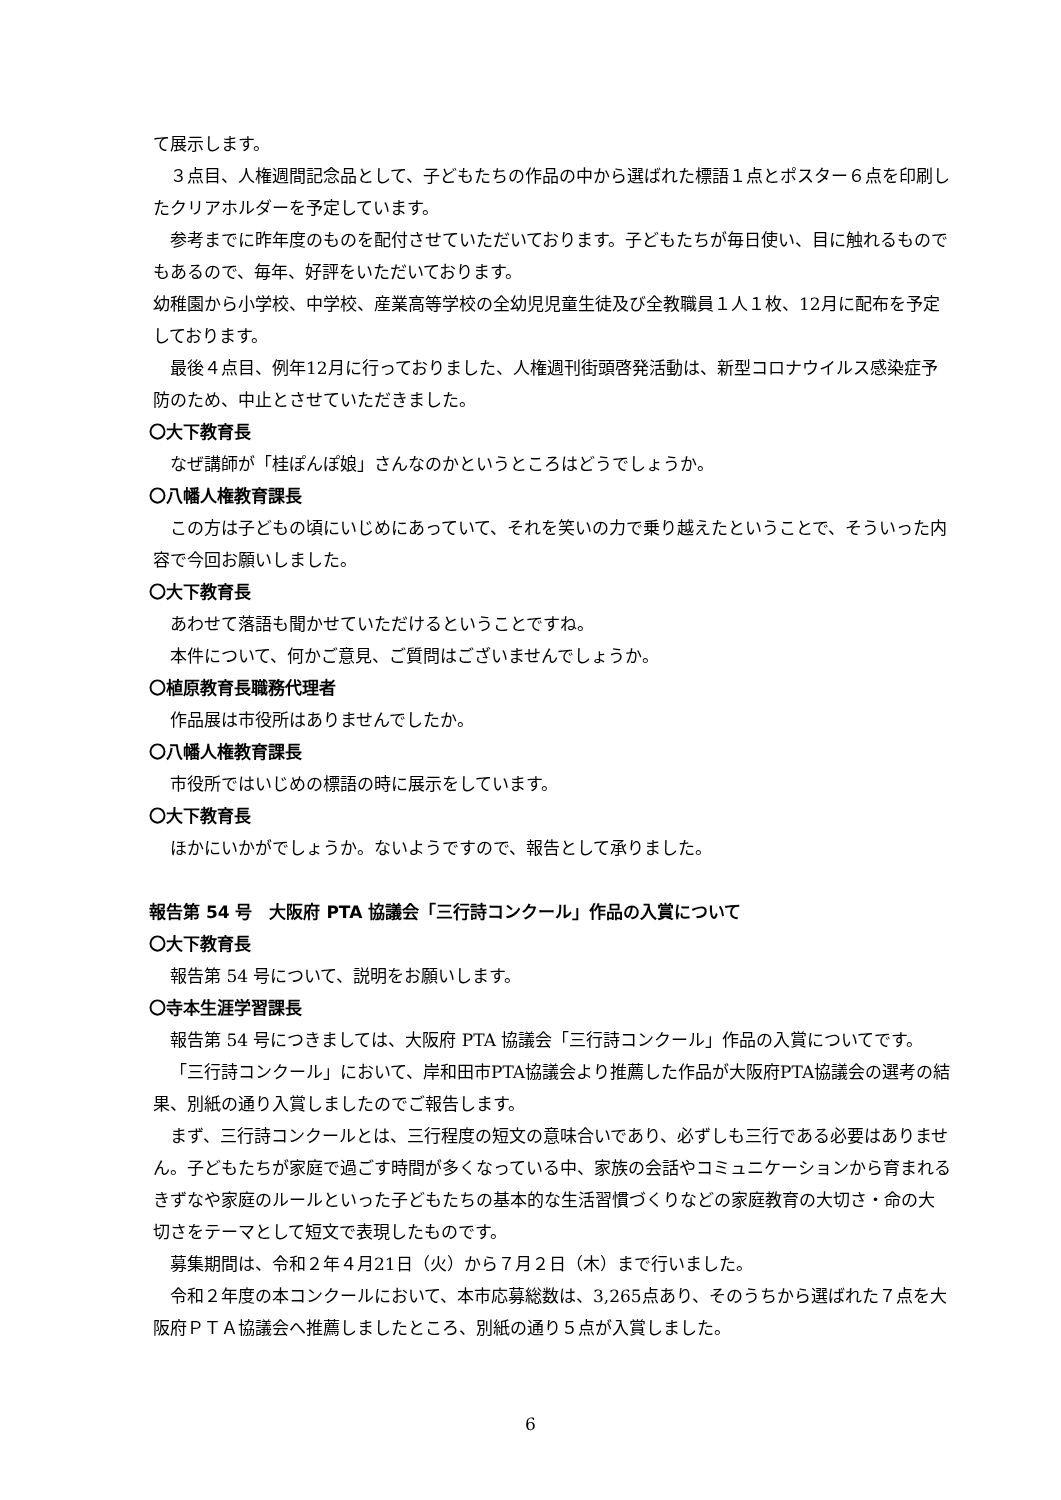て展示します。
３点目、人権週間記念品として、子どもたちの作品の中から選ばれた標語１点とポスター６点を印刷したクリアホルダーを予定しています。
参考までに昨年度のものを配付させていただいております。子どもたちが毎日使い、目に触れるものでもあるので、毎年、好評をいただいております。
幼稚園から小学校、中学校、産業高等学校の全幼児児童生徒及び全教職員１人１枚、12月に配布を予定しております。
最後４点目、例年12月に行っておりました、人権週刊街頭啓発活動は、新型コロナウイルス感染症予防のため、中止とさせていただきました。
〇大下教育長
なぜ講師が「桂ぽんぽ娘」さんなのかというところはどうでしょうか。
〇八幡人権教育課長
この方は子どもの頃にいじめにあっていて、それを笑いの力で乗り越えたということで、そういった内容で今回お願いしました。
〇大下教育長
あわせて落語も聞かせていただけるということですね。
本件について、何かご意見、ご質問はございませんでしょうか。
〇植原教育長職務代理者
作品展は市役所はありませんでしたか。
〇八幡人権教育課長
市役所ではいじめの標語の時に展示をしています。
〇大下教育長
ほかにいかがでしょうか。ないようですので、報告として承りました。
報告第 54 号　大阪府 PTA 協議会「三行詩コンクール」作品の入賞について
〇大下教育長
報告第 54 号について、説明をお願いします。
〇寺本生涯学習課長
報告第 54 号につきましては、大阪府 PTA 協議会「三行詩コンクール」作品の入賞についてです。
「三行詩コンクール」において、岸和田市PTA協議会より推薦した作品が大阪府PTA協議会の選考の結果、別紙の通り入賞しましたのでご報告します。
まず、三行詩コンクールとは、三行程度の短文の意味合いであり、必ずしも三行である必要はありません。子どもたちが家庭で過ごす時間が多くなっている中、家族の会話やコミュニケーションから育まれるきずなや家庭のルールといった子どもたちの基本的な生活習慣づくりなどの家庭教育の大切さ・命の大切さをテーマとして短文で表現したものです。
募集期間は、令和２年４月21日（火）から７月２日（木）まで行いました。
令和２年度の本コンクールにおいて、本市応募総数は、3,265点あり、そのうちから選ばれた７点を大阪府ＰＴＡ協議会へ推薦しましたところ、別紙の通り５点が入賞しました。
6